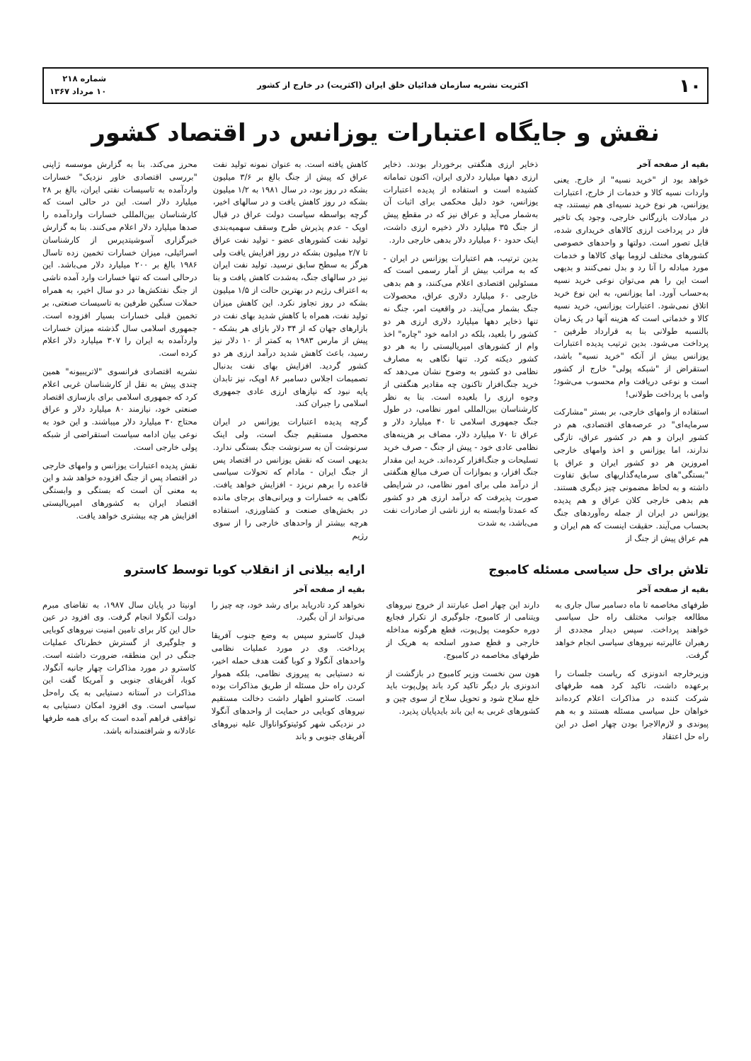۱۰ اکثریت نشریه سازمان فدائیان خلق ایران (اکثریت) در خارج از کشور شماره ۲۱۸
۱۰ مرداد ۱۳۶۷
نقش و جایگاه اعتبارات یوزانس در اقتصاد کشور
بقیه از صفحه آخر
خواهد بود از "خرید نسیه" از خارج. یعنی واردات نسیه کالا و خدمات از خارج، اعتبارات یوزانس، هر نوع خرید نسیه‌ای هم نیستند، چه در مبادلات بازرگانی خارجی، وجود یک تاخیر فاز در پرداخت ارزی کالاهای خریداری شده، قابل تصور است. دولتها و واحدهای خصوصی کشورهای مختلف لزوما بهای کالاها و خدمات مورد مبادله را آنا رد و بدل نمی‌کنند و بدیهی است این را هم می‌توان نوعی خرید نسیه به‌حساب آورد. اما یوزانس، به این نوع خرید اتلاق نمی‌شود. اعتبارات یوزانس، خرید نسیه کالا و خدماتی است که هزینه آنها در یک زمان بالنسبه طولانی بنا به قرارداد طرفین - پرداخت می‌شود. بدین ترتیب پدیده اعتبارات یوزانس بیش از آنکه "خرید نسیه" باشد، استقراض از "شبکه پولی" خارج از کشور است و نوعی دریافت وام محسوب می‌شود؛ وامی با پرداخت طولانی!
استفاده از وامهای خارجی، بر بستر "مشارکت سرمایه‌ای" در عرصه‌های اقتصادی، هم در کشور ایران و هم در کشور عراق، تازگی ندارند، اما یوزانس و اخذ وامهای خارجی امروزین هر دو کشور ایران و عراق با "بستگی"های سرمایه‌گذاریهای سابق تفاوت داشته و به لحاظ مضمونی چیز دیگری هستند. هم بدهی خارجی کلان عراق و هم پدیده یوزانس در ایران از جمله ره‌آوردهای جنگ بحساب می‌آیند. حقیقت اینست که هم ایران و هم عراق پیش از جنگ از
ذخایر ارزی هنگفتی برخوردار بودند. ذخایر ارزی دهها میلیارد دلاری ایران، اکنون تماماته کشیده است و استفاده از پدیده اعتبارات یوزانس، خود دلیل محکمی برای اثبات آن به‌شمار می‌آید و عراق نیز که در مقطع پیش از جنگ ۳۵ میلیارد دلار ذخیره ارزی داشت، اینک حدود ۶۰ میلیارد دلار بدهی خارجی دارد.
بدین ترتیب، هم اعتبارات یوزانس در ایران - که به مراتب بیش از آمار رسمی است که مسئولین اقتصادی اعلام می‌کنند، و هم بدهی خارجی ۶۰ میلیارد دلاری عراق، محصولات جنگ بشمار می‌آیند. در واقعیت امر، جنگ نه تنها ذخایر دهها میلیارد دلاری ارزی هر دو کشور را بلعید، بلکه در ادامه خود "چاره" اخذ وام از کشورهای امپریالیستی را به هر دو کشور دیکته کرد. تنها نگاهی به مصارف نظامی دو کشور به وضوح نشان می‌دهد که خرید جنگ‌افزار تاکنون چه مقادیر هنگفتی از وجوه ارزی را بلعیده است. بنا به نظر کارشناسان بین‌المللی امور نظامی، در طول جنگ جمهوری اسلامی تا ۴۰ میلیارد دلار و عراق تا ۷۰ میلیارد دلار، مضاف بر هزینه‌های نظامی عادی خود - پیش از جنگ - صرف خرید تسلیحات و جنگ‌افزار کرده‌اند. خرید این مقدار جنگ افزار، و بموازات آن صرف مبالغ هنگفتی از درآمد ملی برای امور نظامی، در شرایطی صورت پذیرفت که درآمد ارزی هر دو کشور که عمدتا وابسته به ارز ناشی از صادرات نفت می‌باشد، به شدت
کاهش یافته است. به عنوان نمونه تولید نفت عراق که پیش از جنگ بالغ بر ۳/۶ میلیون بشکه در روز بود، در سال ۱۹۸۱ به ۱/۲ میلیون بشکه در روز کاهش یافت و در سالهای اخیر، گرچه بواسطه سیاست دولت عراق در قبال اوپک - عدم پذیرش طرح وسقف سهمیه‌بندی تولید نفت کشورهای عضو - تولید نفت عراق تا ۲/۷ میلیون بشکه در روز افزایش یافت ولی هرگز به سطح سابق نرسید. تولید نفت ایران نیز در سالهای جنگ، به‌شدت کاهش یافت و بنا به اعتراف رژیم در بهترین حالت از ۱/۵ میلیون بشکه در روز تجاوز نکرد. این کاهش میزان تولید نفت، همراه با کاهش شدید بهای نفت در بازارهای جهان که از ۳۴ دلار بازای هر بشکه - پیش از مارس ۱۹۸۳ به کمتر از ۱۰ دلار نیز رسید، باعث کاهش شدید درآمد ارزی هر دو کشور گردید. افزایش بهای نفت بدنبال تصمیمات اجلاس دسامبر ۸۶ اوپک، نیز تابدان پایه نبود که نیازهای ارزی عادی جمهوری اسلامی را جبران کند.
گرچه پدیده اعتبارات یوزانس در ایران محصول مستقیم جنگ است، ولی اینک سرنوشت آن به سرنوشت جنگ بستگی ندارد. بدیهی است که نقش یوزانس در اقتصاد پس از جنگ ایران - مادام که تحولات سیاسی قاعده را برهم نریزد - افزایش خواهد یافت. نگاهی به خسارات و ویرانی‌های برجای مانده در بخش‌های صنعت و کشاورزی، استفاده هرچه بیشتر از واحدهای خارجی را از سوی رژیم
محرز می‌کند. بنا به گزارش موسسه ژاپنی "بررسی اقتصادی خاور نزدیک" خسارات واردآمده به تاسیسات نفتی ایران، بالغ بر ۲۸ میلیارد دلار است. این در حالی است که کارشناسان بین‌المللی خسارات واردآمده را صدها میلیارد دلار اعلام می‌کنند. بنا به گزارش خبرگزاری آسوشیتدپرس از کارشناسان اسرائیلی، میزان خسارات تخمین زده تاسال ۱۹۸۶ بالغ بر ۲۰۰ میلیارد دلار می‌باشد. این درحالی است که تنها خسارات وارد آمده ناشی از جنگ نفتکش‌ها در دو سال اخیر، به همراه حملات سنگین طرفین به تاسیسات صنعتی، بر تخمین قبلی خسارات بسیار افزوده است. جمهوری اسلامی سال گذشته میزان خسارات واردآمده به ایران را ۳۰۷ میلیارد دلار اعلام کرده است.
نشریه اقتصادی فرانسوی "لاتریبیونه" همین چندی پیش به نقل از کارشناسان غربی اعلام کرد که جمهوری اسلامی برای بازسازی اقتصاد صنعتی خود، نیازمند ۸۰ میلیارد دلار و عراق محتاج ۳۰ میلیارد دلار میباشند. و این خود به نوعی بیان ادامه سیاست استقراضی از شبکه پولی خارجی است.
نقش پدیده اعتبارات یوزانس و وامهای خارجی در اقتصاد پس از جنگ افزوده خواهد شد و این به معنی آن است که بستگی و وابستگی اقتصاد ایران به کشورهای امپریالیستی افزایش هر چه بیشتری خواهد یافت.
تلاش برای حل سیاسی مسئله کامبوج
بقیه از صفحه آخر
طرفهای مخاصمه تا ماه دسامبر سال جاری به مطالعه جوانب مختلف راه حل سیاسی خواهند پرداخت. سپس دیدار مجددی از رهبران عالیرتبه نیروهای سیاسی انجام خواهد گرفت.
وزیرخارجه اندونزی که ریاست جلسات را برعهده داشت، تاکید کرد همه طرفهای شرکت کننده در مذاکرات اعلام کرده‌اند خواهان حل سیاسی مسئله هستند و به هم پیوندی و لازم‌الاجرا بودن چهار اصل در این راه حل اعتقاد
دارند این چهار اصل عبارتند از خروج نیروهای ویتنامی از کامبوج، جلوگیری از تکرار فجایع دوره حکومت پول‌پوت، قطع هرگونه مداخله خارجی و قطع صدور اسلحه به هریک از طرفهای مخاصمه در کامبوج.
هون سن نخست وزیر کامبوج در بازگشت از اندونزی بار دیگر تاکید کرد باند پول‌پوت باید خلع سلاح شود و تحویل سلاح از سوی چین و کشورهای غربی به این باند بایدپایان پذیرد.
ارایه بیلانی از انقلاب کوبا توسط کاسترو
بقیه از صفحه آخر
نخواهد کرد تادریابد برای رشد خود، چه چیز را می‌تواند از آن بگیرد.
فیدل کاسترو سپس به وضع جنوب آفریقا پرداخت. وی در مورد عملیات نظامی واحدهای آنگولا و کوبا گفت هدف حمله اخیر، نه دستیابی به پیروزی نظامی، بلکه هموار کردن راه حل مسئله از طریق مذاکرات بوده است. کاسترو اظهار داشت دخالت مستقیم نیروهای کوبایی در حمایت از واحدهای آنگولا در نزدیکی شهر کوئیتوکواناوال علیه نیروهای آفریقای جنوبی و باند
اونیتا در پایان سال ۱۹۸۷، به تقاضای مبرم دولت آنگولا انجام گرفت. وی افزود در عین حال این کار برای تامین امنیت نیروهای کوبایی و جلوگیری از گسترش خطرناک عملیات جنگی در این منطقه، ضرورت داشته است. کاسترو در مورد مذاکرات چهار جانبه آنگولا، کوبا، آفریقای جنوبی و آمریکا گفت این مذاکرات در آستانه دستیابی به یک راه‌حل سیاسی است. وی افزود امکان دستیابی به توافقی فراهم آمده است که برای همه طرفها عادلانه و شرافتمندانه باشد.